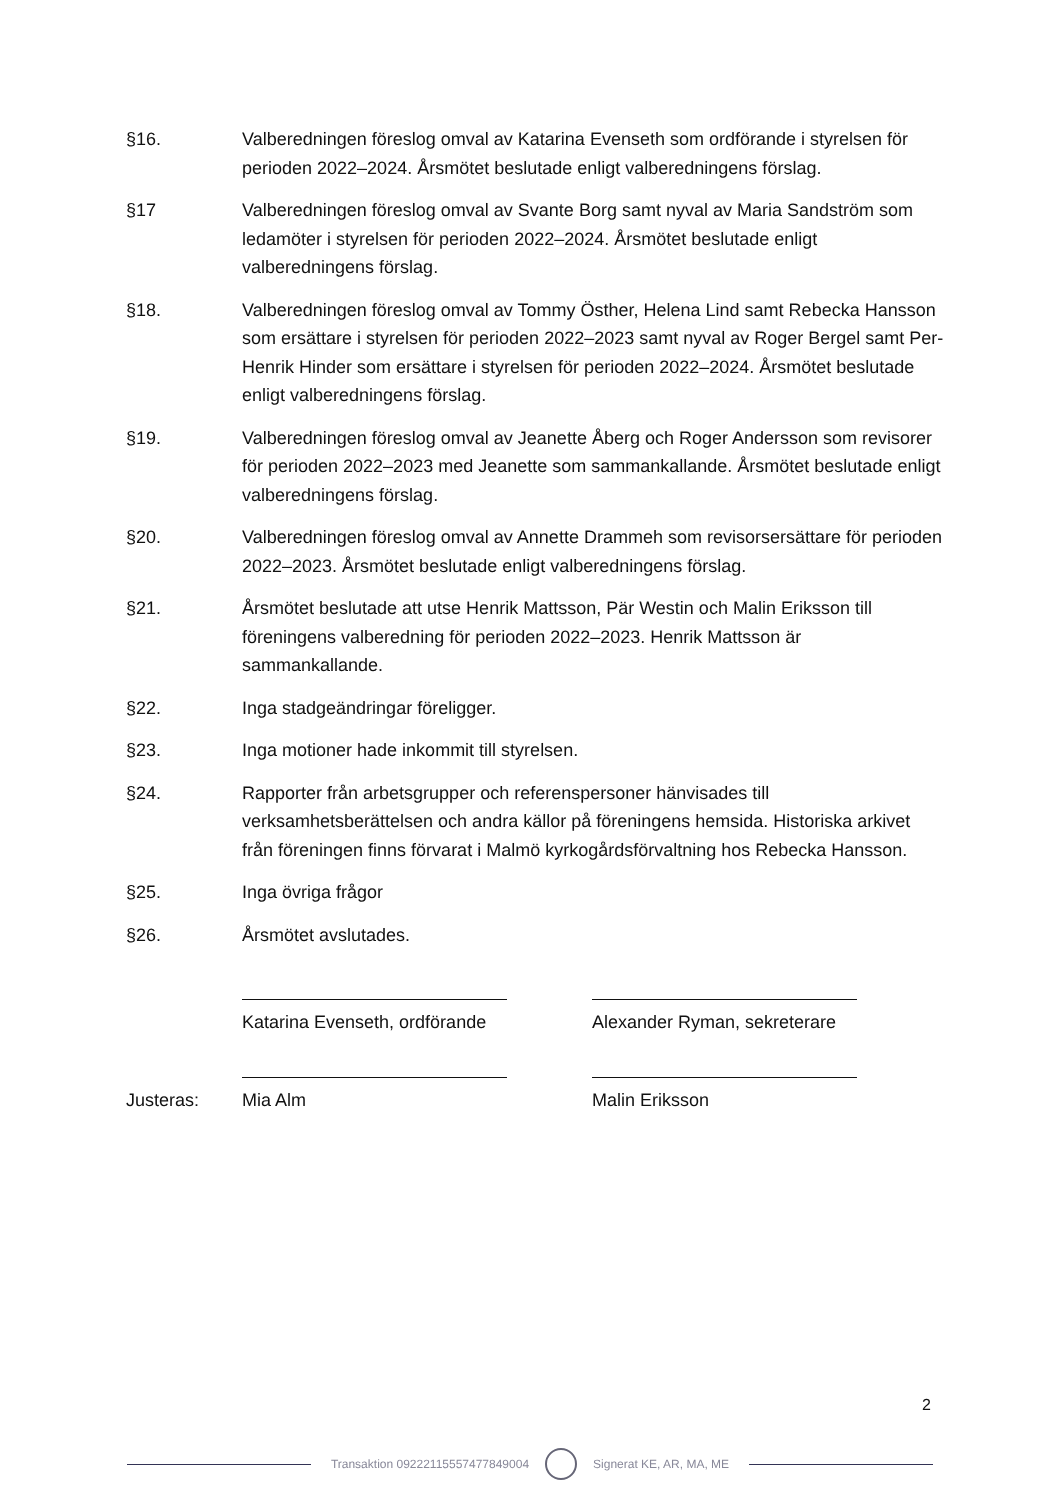§16. Valberedningen föreslog omval av Katarina Evenseth som ordförande i styrelsen för perioden 2022–2024. Årsmötet beslutade enligt valberedningens förslag.
§17 Valberedningen föreslog omval av Svante Borg samt nyval av Maria Sandström som ledamöter i styrelsen för perioden 2022–2024. Årsmötet beslutade enligt valberedningens förslag.
§18. Valberedningen föreslog omval av Tommy Östher, Helena Lind samt Rebecka Hansson som ersättare i styrelsen för perioden 2022–2023 samt nyval av Roger Bergel samt Per-Henrik Hinder som ersättare i styrelsen för perioden 2022–2024. Årsmötet beslutade enligt valberedningens förslag.
§19. Valberedningen föreslog omval av Jeanette Åberg och Roger Andersson som revisorer för perioden 2022–2023 med Jeanette som sammankallande. Årsmötet beslutade enligt valberedningens förslag.
§20. Valberedningen föreslog omval av Annette Drammeh som revisorsersättare för perioden 2022–2023. Årsmötet beslutade enligt valberedningens förslag.
§21. Årsmötet beslutade att utse Henrik Mattsson, Pär Westin och Malin Eriksson till föreningens valberedning för perioden 2022–2023. Henrik Mattsson är sammankallande.
§22. Inga stadgeändringar föreligger.
§23. Inga motioner hade inkommit till styrelsen.
§24. Rapporter från arbetsgrupper och referenspersoner hänvisades till verksamhetsberättelsen och andra källor på föreningens hemsida. Historiska arkivet från föreningen finns förvarat i Malmö kyrkogårdsförvaltning hos Rebecka Hansson.
§25. Inga övriga frågor
§26. Årsmötet avslutades.
Katarina Evenseth, ordförande Alexander Ryman, sekreterare
Justeras: Mia Alm Malin Eriksson
2
Transaktion 09222115557477849004
Signerat KE, AR, MA, ME